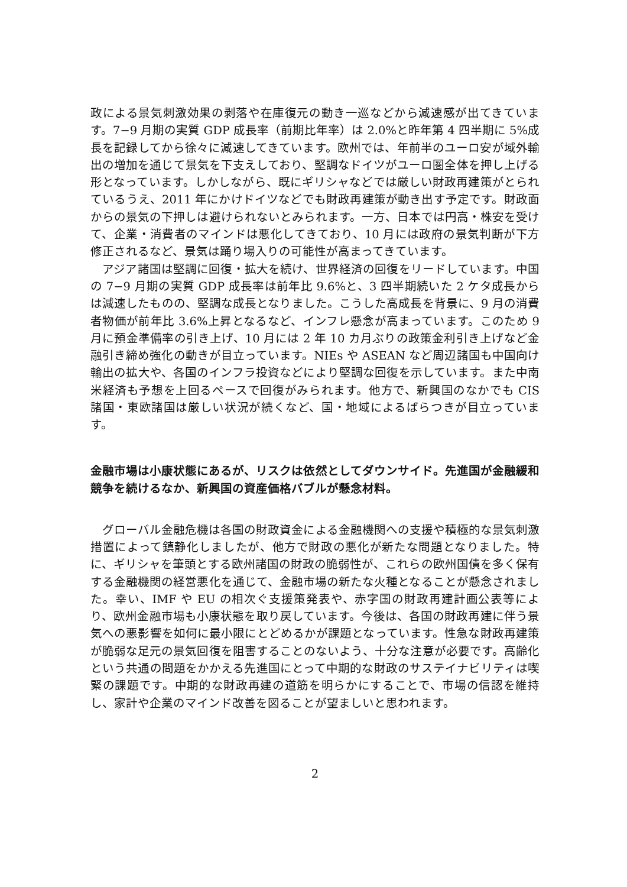政による景気刺激効果の剥落や在庫復元の動き一巡などから減速感が出てきています。7−9 月期の実質 GDP 成長率（前期比年率）は 2.0%と昨年第 4 四半期に 5%成長を記録してから徐々に減速してきています。欧州では、年前半のユーロ安が域外輸出の増加を通じて景気を下支えしており、堅調なドイツがユーロ圏全体を押し上げる形となっています。しかしながら、既にギリシャなどでは厳しい財政再建策がとられているうえ、2011 年にかけドイツなどでも財政再建策が動き出す予定です。財政面からの景気の下押しは避けられないとみられます。一方、日本では円高・株安を受けて、企業・消費者のマインドは悪化してきており、10 月には政府の景気判断が下方修正されるなど、景気は踊り場入りの可能性が高まってきています。
　アジア諸国は堅調に回復・拡大を続け、世界経済の回復をリードしています。中国の 7−9 月期の実質 GDP 成長率は前年比 9.6%と、3 四半期続いた 2 ケタ成長からは減速したものの、堅調な成長となりました。こうした高成長を背景に、9 月の消費者物価が前年比 3.6%上昇となるなど、インフレ懸念が高まっています。このため 9 月に預金準備率の引き上げ、10 月には 2 年 10 カ月ぶりの政策金利引き上げなど金融引き締め強化の動きが目立っています。NIEs や ASEAN など周辺諸国も中国向け輸出の拡大や、各国のインフラ投資などにより堅調な回復を示しています。また中南米経済も予想を上回るペースで回復がみられます。他方で、新興国のなかでも CIS 諸国・東欧諸国は厳しい状況が続くなど、国・地域によるばらつきが目立っています。
金融市場は小康状態にあるが、リスクは依然としてダウンサイド。先進国が金融緩和競争を続けるなか、新興国の資産価格バブルが懸念材料。
　グローバル金融危機は各国の財政資金による金融機関への支援や積極的な景気刺激措置によって鎮静化しましたが、他方で財政の悪化が新たな問題となりました。特に、ギリシャを筆頭とする欧州諸国の財政の脆弱性が、これらの欧州国債を多く保有する金融機関の経営悪化を通じて、金融市場の新たな火種となることが懸念されました。幸い、IMF や EU の相次ぐ支援策発表や、赤字国の財政再建計画公表等により、欧州金融市場も小康状態を取り戻しています。今後は、各国の財政再建に伴う景気への悪影響を如何に最小限にとどめるかが課題となっています。性急な財政再建策が脆弱な足元の景気回復を阻害することのないよう、十分な注意が必要です。高齢化という共通の問題をかかえる先進国にとって中期的な財政のサステイナビリティは喫緊の課題です。中期的な財政再建の道筋を明らかにすることで、市場の信認を維持し、家計や企業のマインド改善を図ることが望ましいと思われます。
2